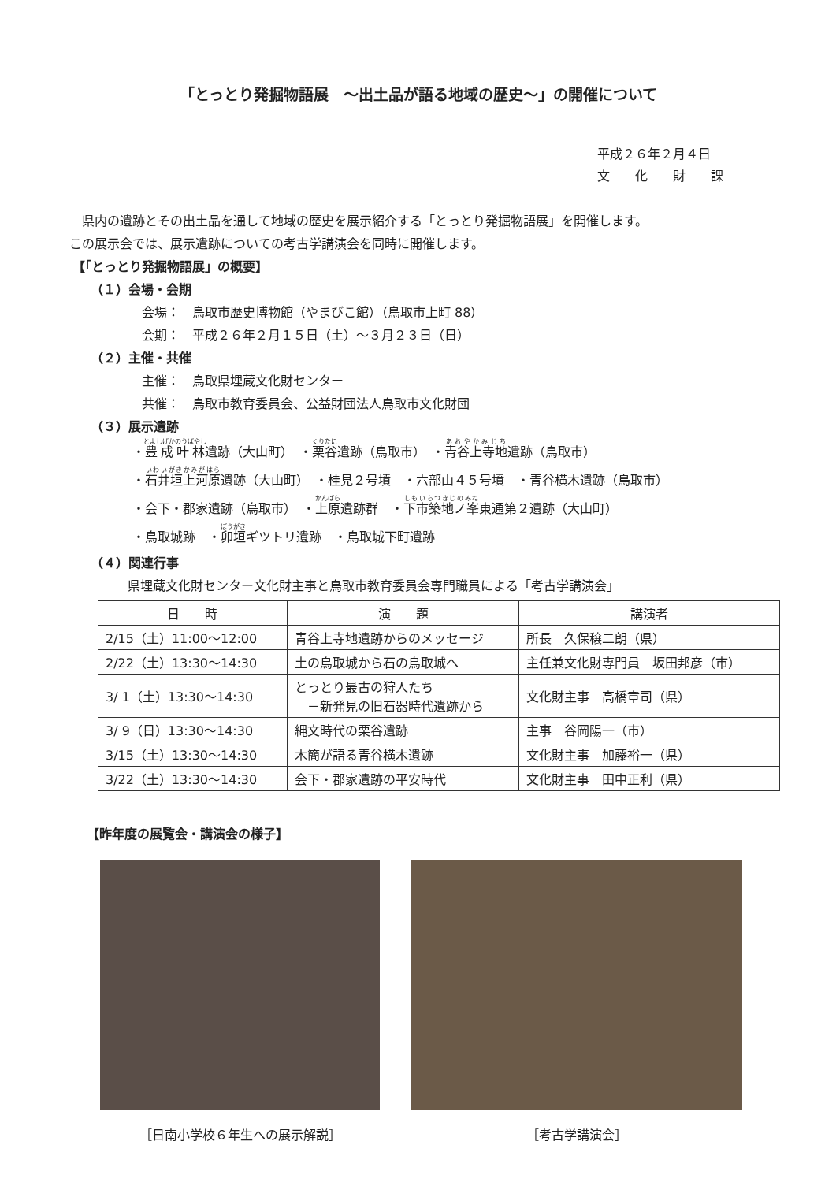「とっとり発掘物語展　～出土品が語る地域の歴史～」の開催について
平成２６年２月４日
文　　化　　財　　課
県内の遺跡とその出土品を通して地域の歴史を展示紹介する「とっとり発掘物語展」を開催します。
この展示会では、展示遺跡についての考古学講演会を同時に開催します。
【「とっとり発掘物語展」の概要】
（１）会場・会期
会場：　鳥取市歴史博物館（やまびこ館）（鳥取市上町 88）
会期：　平成２６年２月１５日（土）～３月２３日（日）
（２）主催・共催
主催：　鳥取県埋蔵文化財センター
共催：　鳥取市教育委員会、公益財団法人鳥取市文化財団
（３）展示遺跡
・豊成叶林遺跡（大山町）　・栗谷遺跡（鳥取市）　・青谷上寺地遺跡（鳥取市）
・石井垣上河原遺跡（大山町）　・桂見２号墳　・六部山４５号墳　・青谷横木遺跡（鳥取市）
・会下・郡家遺跡（鳥取市）　・上原遺跡群　・下市築地ノ峯東通第２遺跡（大山町）
・鳥取城跡　・卯垣ギツトリ遺跡　・鳥取城下町遺跡
（４）関連行事
県埋蔵文化財センター文化財主事と鳥取市教育委員会専門職員による「考古学講演会」
| 日 時 | 演 題 | 講演者 |
| --- | --- | --- |
| 2/15（土）11:00～12:00 | 青谷上寺地遺跡からのメッセージ | 所長 久保穣二朗（県） |
| 2/22（土）13:30～14:30 | 土の鳥取城から石の鳥取城へ | 主任兼文化財専門員 坂田邦彦（市） |
| 3/ 1（土）13:30～14:30 | とっとり最古の狩人たち －新発見の旧石器時代遺跡から | 文化財主事 高橋章司（県） |
| 3/ 9（日）13:30～14:30 | 縄文時代の栗谷遺跡 | 主事 谷岡陽一（市） |
| 3/15（土）13:30～14:30 | 木簡が語る青谷横木遺跡 | 文化財主事 加藤裕一（県） |
| 3/22（土）13:30～14:30 | 会下・郡家遺跡の平安時代 | 文化財主事 田中正利（県） |
【昨年度の展覧会・講演会の様子】
［日南小学校６年生への展示解説］ ［考古学講演会］